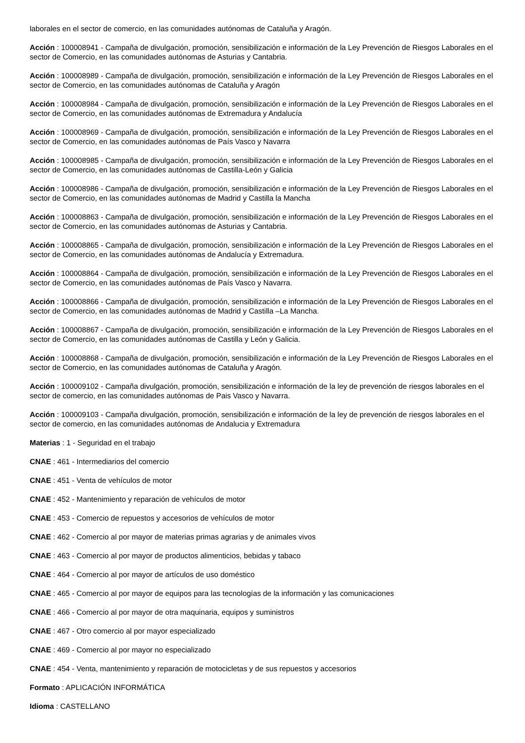laborales en el sector de comercio, en las comunidades autónomas de Cataluña y Aragón.
Acción : 100008941 - Campaña de divulgación, promoción, sensibilización e información de la Ley Prevención de Riesgos Laborales en el sector de Comercio, en las comunidades autónomas de Asturias y Cantabria.
Acción : 100008989 - Campaña de divulgación, promoción, sensibilización e información de la Ley Prevención de Riesgos Laborales en el sector de Comercio, en las comunidades autónomas de Cataluña y Aragón
Acción : 100008984 - Campaña de divulgación, promoción, sensibilización e información de la Ley Prevención de Riesgos Laborales en el sector de Comercio, en las comunidades autónomas de Extremadura y Andalucía
Acción : 100008969 - Campaña de divulgación, promoción, sensibilización e información de la Ley Prevención de Riesgos Laborales en el sector de Comercio, en las comunidades autónomas de País Vasco y Navarra
Acción : 100008985 - Campaña de divulgación, promoción, sensibilización e información de la Ley Prevención de Riesgos Laborales en el sector de Comercio, en las comunidades autónomas de Castilla-León y Galicia
Acción : 100008986 - Campaña de divulgación, promoción, sensibilización e información de la Ley Prevención de Riesgos Laborales en el sector de Comercio, en las comunidades autónomas de Madrid y Castilla la Mancha
Acción : 100008863 - Campaña de divulgación, promoción, sensibilización e información de la Ley Prevención de Riesgos Laborales en el sector de Comercio, en las comunidades autónomas de Asturias y Cantabria.
Acción : 100008865 - Campaña de divulgación, promoción, sensibilización e información de la Ley Prevención de Riesgos Laborales en el sector de Comercio, en las comunidades autónomas de Andalucía y Extremadura.
Acción : 100008864 - Campaña de divulgación, promoción, sensibilización e información de la Ley Prevención de Riesgos Laborales en el sector de Comercio, en las comunidades autónomas de País Vasco y Navarra.
Acción : 100008866 - Campaña de divulgación, promoción, sensibilización e información de la Ley Prevención de Riesgos Laborales en el sector de Comercio, en las comunidades autónomas de Madrid y Castilla –La Mancha.
Acción : 100008867 - Campaña de divulgación, promoción, sensibilización e información de la Ley Prevención de Riesgos Laborales en el sector de Comercio, en las comunidades autónomas de Castilla y León y Galicia.
Acción : 100008868 - Campaña de divulgación, promoción, sensibilización e información de la Ley Prevención de Riesgos Laborales en el sector de Comercio, en las comunidades autónomas de Cataluña y Aragón.
Acción : 100009102 - Campaña divulgación, promoción, sensibilización e información de la ley de prevención de riesgos laborales en el sector de comercio, en las comunidades autónomas de Pais Vasco y Navarra.
Acción : 100009103 - Campaña divulgación, promoción, sensibilización e información de la ley de prevención de riesgos laborales en el sector de comercio, en las comunidades autónomas de Andalucia y Extremadura
Materias : 1 - Seguridad en el trabajo
CNAE : 461 - Intermediarios del comercio
CNAE : 451 - Venta de vehículos de motor
CNAE : 452 - Mantenimiento y reparación de vehículos de motor
CNAE : 453 - Comercio de repuestos y accesorios de vehículos de motor
CNAE : 462 - Comercio al por mayor de materias primas agrarias y de animales vivos
CNAE : 463 - Comercio al por mayor de productos alimenticios, bebidas y tabaco
CNAE : 464 - Comercio al por mayor de artículos de uso doméstico
CNAE : 465 - Comercio al por mayor de equipos para las tecnologías de la información y las comunicaciones
CNAE : 466 - Comercio al por mayor de otra maquinaria, equipos y suministros
CNAE : 467 - Otro comercio al por mayor especializado
CNAE : 469 - Comercio al por mayor no especializado
CNAE : 454 - Venta, mantenimiento y reparación de motocicletas y de sus repuestos y accesorios
Formato : APLICACIÓN INFORMÁTICA
Idioma : CASTELLANO